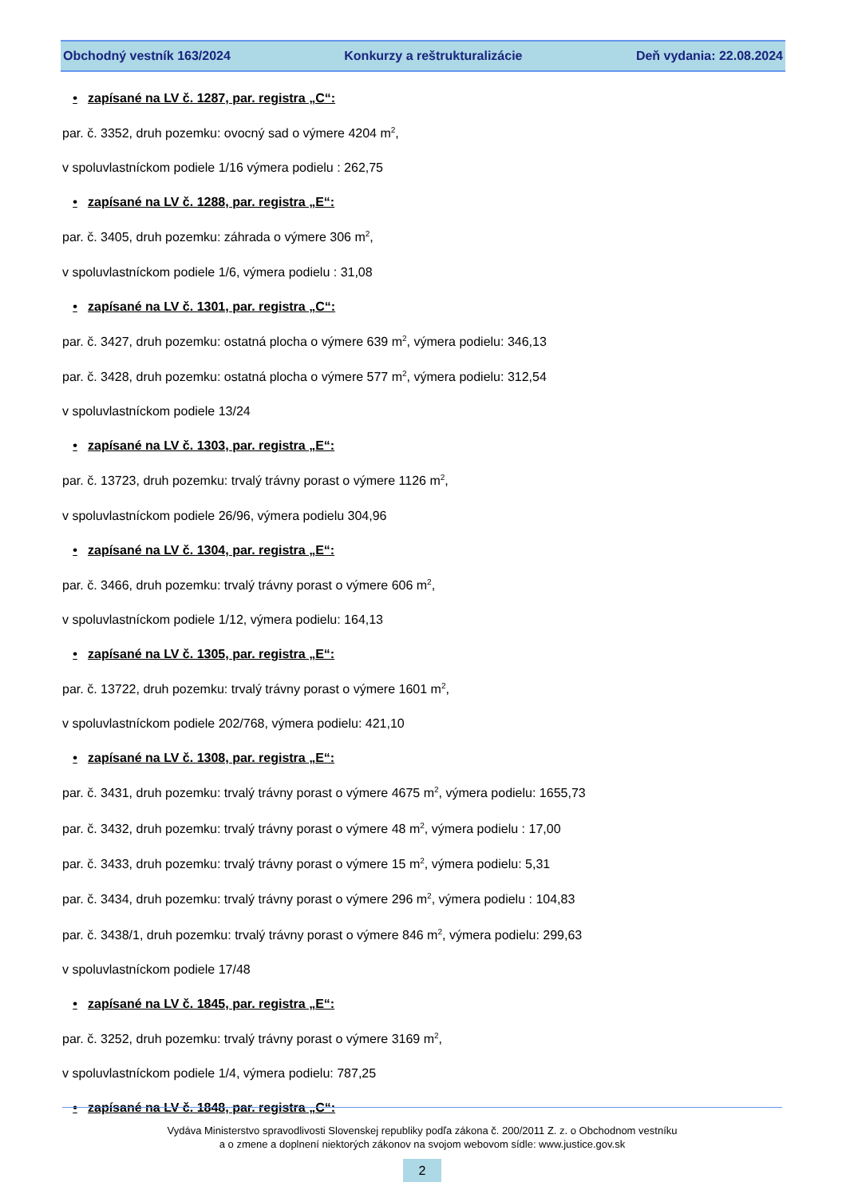Obchodný vestník 163/2024 Konkurzy a reštrukturalizácie Deň vydania: 22.08.2024
• zapísané na LV č. 1287, par. registra „C“:
par. č. 3352, druh pozemku: ovocný sad o výmere 4204 m<sup>2</sup>,
v spoluvlastníckom podiele 1/16 výmera podielu : 262,75
• zapísané na LV č. 1288, par. registra „E“:
par. č. 3405, druh pozemku: záhrada o výmere 306 m<sup>2</sup>,
v spoluvlastníckom podiele 1/6, výmera podielu : 31,08
• zapísané na LV č. 1301, par. registra „C“:
par. č. 3427, druh pozemku: ostatná plocha o výmere 639 m<sup>2</sup>, výmera podielu: 346,13
par. č. 3428, druh pozemku: ostatná plocha o výmere 577 m<sup>2</sup>, výmera podielu: 312,54
v spoluvlastníckom podiele 13/24
• zapísané na LV č. 1303, par. registra „E“:
par. č. 13723, druh pozemku: trvalý trávny porast o výmere 1126 m<sup>2</sup>,
v spoluvlastníckom podiele 26/96, výmera podielu 304,96
• zapísané na LV č. 1304, par. registra „E“:
par. č. 3466, druh pozemku: trvalý trávny porast o výmere 606 m<sup>2</sup>,
v spoluvlastníckom podiele 1/12, výmera podielu: 164,13
• zapísané na LV č. 1305, par. registra „E“:
par. č. 13722, druh pozemku: trvalý trávny porast o výmere 1601 m<sup>2</sup>,
v spoluvlastníckom podiele 202/768, výmera podielu: 421,10
• zapísané na LV č. 1308, par. registra „E“:
par. č. 3431, druh pozemku: trvalý trávny porast o výmere 4675 m<sup>2</sup>, výmera podielu: 1655,73
par. č. 3432, druh pozemku: trvalý trávny porast o výmere 48 m<sup>2</sup>, výmera podielu : 17,00
par. č. 3433, druh pozemku: trvalý trávny porast o výmere 15 m<sup>2</sup>, výmera podielu: 5,31
par. č. 3434, druh pozemku: trvalý trávny porast o výmere 296 m<sup>2</sup>, výmera podielu : 104,83
par. č. 3438/1, druh pozemku: trvalý trávny porast o výmere 846 m<sup>2</sup>, výmera podielu: 299,63
v spoluvlastníckom podiele 17/48
• zapísané na LV č. 1845, par. registra „E“:
par. č. 3252, druh pozemku: trvalý trávny porast o výmere 3169 m<sup>2</sup>,
v spoluvlastníckom podiele 1/4, výmera podielu: 787,25
• zapísané na LV č. 1848, par. registra „C“:
Vydáva Ministerstvo spravodlivosti Slovenskej republiky podľa zákona č. 200/2011 Z. z. o Obchodnom vestníku
a o zmene a doplnení niektorých zákonov na svojom webovom sídle: www.justice.gov.sk
2